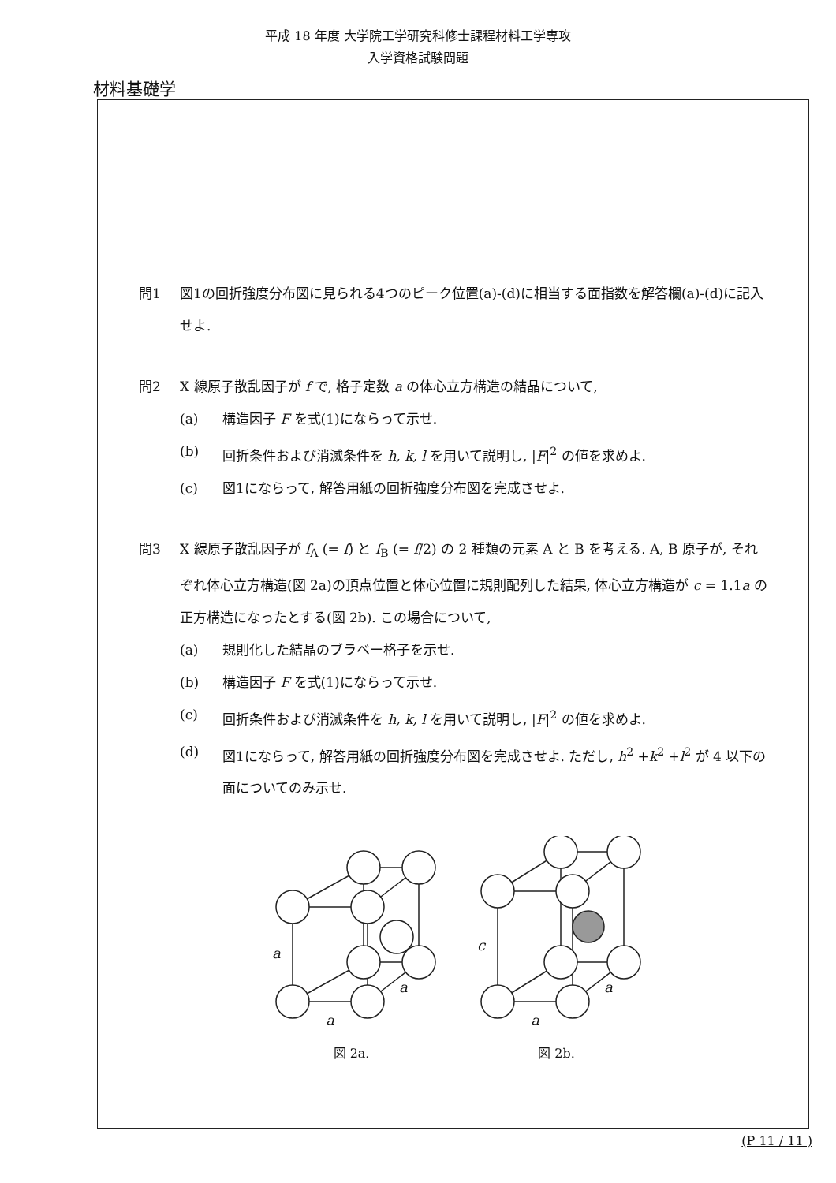平成 18 年度 大学院工学研究科修士課程材料工学専攻
入学資格試験問題
材料基礎学
問1 図1の回折強度分布図に見られる4つのピーク位置(a)-(d)に相当する面指数を解答欄(a)-(d)に記入せよ.
問2 X 線原子散乱因子が f で, 格子定数 a の体心立方構造の結晶について,
(a) 構造因子 F を式(1)にならって示せ.
(b) 回折条件および消滅条件を h, k, l を用いて説明し, |F|<sup>2</sup> の値を求めよ.
(c) 図1にならって, 解答用紙の回折強度分布図を完成させよ.
問3 X 線原子散乱因子が f<sub>A</sub> (= f) と f<sub>B</sub> (= f/2) の 2 種類の元素 A と B を考える. A, B 原子が, それぞれ体心立方構造(図 2a)の頂点位置と体心位置に規則配列した結果, 体心立方構造が c = 1.1a の正方構造になったとする(図 2b). この場合について,
(a) 規則化した結晶のブラベー格子を示せ.
(b) 構造因子 F を式(1)にならって示せ.
(c) 回折条件および消滅条件を h, k, l を用いて説明し, |F|<sup>2</sup> の値を求めよ.
(d) 図1にならって, 解答用紙の回折強度分布図を完成させよ. ただし, h<sup>2</sup> +k<sup>2</sup> +l<sup>2</sup> が 4 以下の面についてのみ示せ.
a
a
a
図 2a.
c
a
a
図 2b.
(P 11 / 11 )